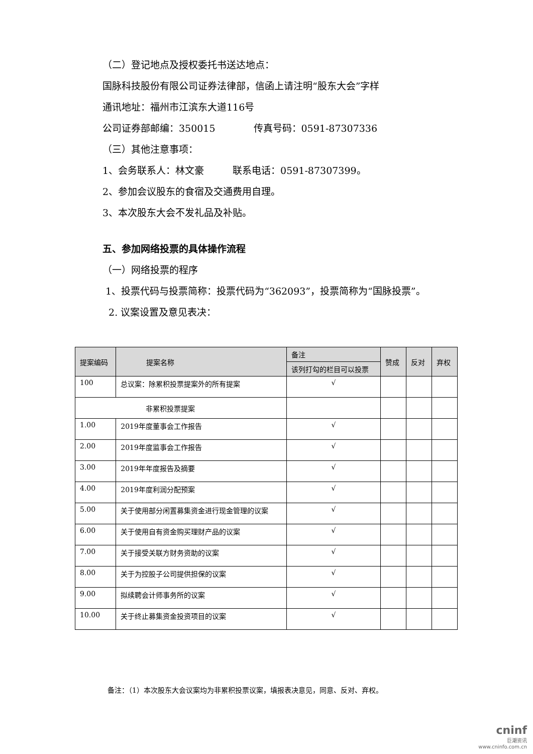（二）登记地点及授权委托书送达地点：
国脉科技股份有限公司证券法律部，信函上请注明“股东大会”字样
通讯地址：福州市江滨东大道116号
公司证券部邮编：350015　　　　传真号码：0591-87307336
（三）其他注意事项：
1、会务联系人：林文豪　　　联系电话：0591-87307399。
2、参加会议股东的食宿及交通费用自理。
3、本次股东大会不发礼品及补贴。
五、参加网络投票的具体操作流程
（一）网络投票的程序
1、投票代码与投票简称：投票代码为“362093”，投票简称为“国脉投票”。
2. 议案设置及意见表决：
| 提案编码 | 提案名称 | 备注 | 赞成 | 反对 | 弃权 |
| --- | --- | --- | --- | --- | --- |
| | | 该列打勾的栏目可以投票 | | | |
| 100 | 总议案：除累积投票提案外的所有提案 | √ | | | |
| 非累积投票提案 | | | | | |
| 1.00 | 2019年度董事会工作报告 | √ | | | |
| 2.00 | 2019年度监事会工作报告 | √ | | | |
| 3.00 | 2019年年度报告及摘要 | √ | | | |
| 4.00 | 2019年度利润分配预案 | √ | | | |
| 5.00 | 关于使用部分闲置募集资金进行现金管理的议案 | √ | | | |
| 6.00 | 关于使用自有资金购买理财产品的议案 | √ | | | |
| 7.00 | 关于接受关联方财务资助的议案 | √ | | | |
| 8.00 | 关于为控股子公司提供担保的议案 | √ | | | |
| 9.00 | 拟续聘会计师事务所的议案 | √ | | | |
| 10.00 | 关于终止募集资金投资项目的议案 | √ | | | |
备注：（1）本次股东大会议案均为非累积投票议案，填报表决意见，同意、反对、弃权。
cninf
巨潮资讯
www.cninfo.com.cn